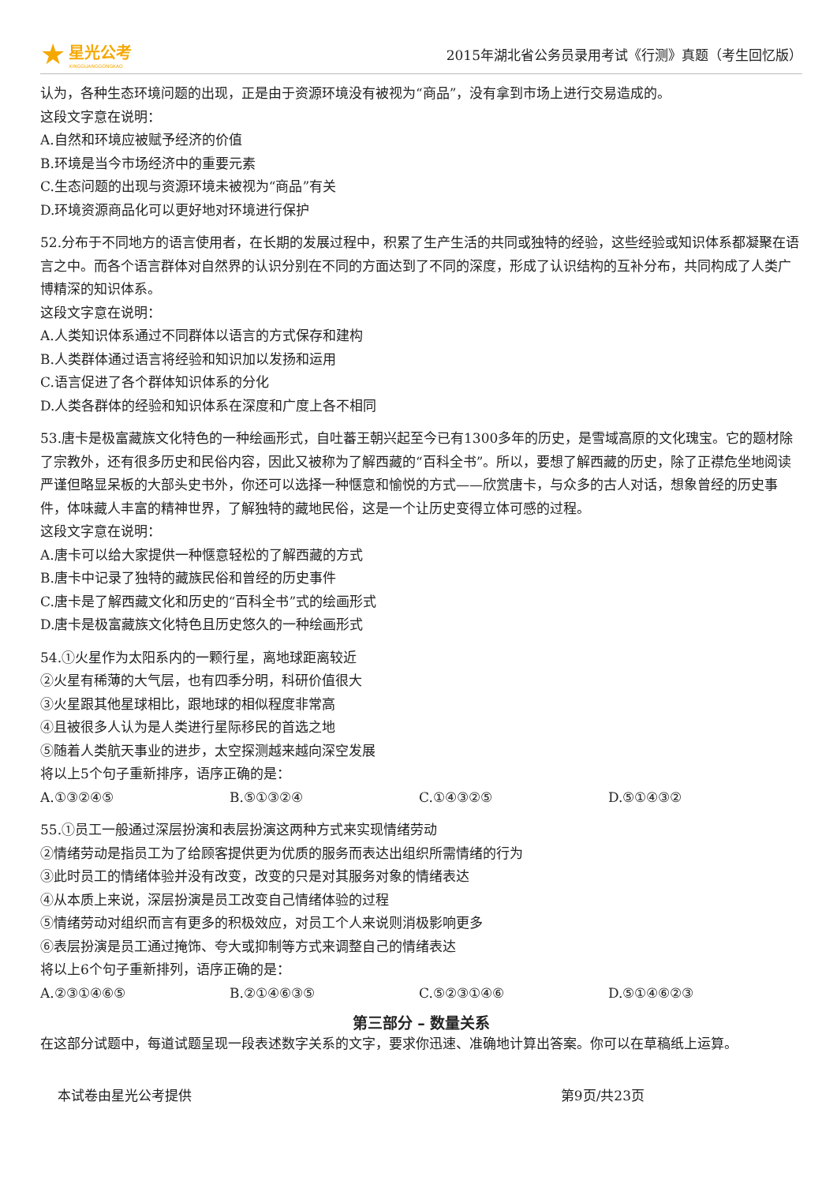★
星光公考
XINGGUANGGONGKAO
2015年湖北省公务员录用考试《行测》真题（考生回忆版）
认为，各种生态环境问题的出现，正是由于资源环境没有被视为“商品”，没有拿到市场上进行交易造成的。
这段文字意在说明：
A.自然和环境应被赋予经济的价值
B.环境是当今市场经济中的重要元素
C.生态问题的出现与资源环境未被视为“商品”有关
D.环境资源商品化可以更好地对环境进行保护
52.分布于不同地方的语言使用者，在长期的发展过程中，积累了生产生活的共同或独特的经验，这些经验或知识体系都凝聚在语言之中。而各个语言群体对自然界的认识分别在不同的方面达到了不同的深度，形成了认识结构的互补分布，共同构成了人类广博精深的知识体系。
这段文字意在说明：
A.人类知识体系通过不同群体以语言的方式保存和建构
B.人类群体通过语言将经验和知识加以发扬和运用
C.语言促进了各个群体知识体系的分化
D.人类各群体的经验和知识体系在深度和广度上各不相同
53.唐卡是极富藏族文化特色的一种绘画形式，自吐蕃王朝兴起至今已有1300多年的历史，是雪域高原的文化瑰宝。它的题材除了宗教外，还有很多历史和民俗内容，因此又被称为了解西藏的“百科全书”。所以，要想了解西藏的历史，除了正襟危坐地阅读严谨但略显呆板的大部头史书外，你还可以选择一种惬意和愉悦的方式——欣赏唐卡，与众多的古人对话，想象曾经的历史事件，体味藏人丰富的精神世界，了解独特的藏地民俗，这是一个让历史变得立体可感的过程。
这段文字意在说明：
A.唐卡可以给大家提供一种惬意轻松的了解西藏的方式
B.唐卡中记录了独特的藏族民俗和曾经的历史事件
C.唐卡是了解西藏文化和历史的“百科全书”式的绘画形式
D.唐卡是极富藏族文化特色且历史悠久的一种绘画形式
54.①火星作为太阳系内的一颗行星，离地球距离较近
②火星有稀薄的大气层，也有四季分明，科研价值很大
③火星跟其他星球相比，跟地球的相似程度非常高
④且被很多人认为是人类进行星际移民的首选之地
⑤随着人类航天事业的进步，太空探测越来越向深空发展
将以上5个句子重新排序，语序正确的是：
A.①③②④⑤ B.⑤①③②④ C.①④③②⑤ D.⑤①④③②
55.①员工一般通过深层扮演和表层扮演这两种方式来实现情绪劳动
②情绪劳动是指员工为了给顾客提供更为优质的服务而表达出组织所需情绪的行为
③此时员工的情绪体验并没有改变，改变的只是对其服务对象的情绪表达
④从本质上来说，深层扮演是员工改变自己情绪体验的过程
⑤情绪劳动对组织而言有更多的积极效应，对员工个人来说则消极影响更多
⑥表层扮演是员工通过掩饰、夸大或抑制等方式来调整自己的情绪表达
将以上6个句子重新排列，语序正确的是：
A.②③①④⑥⑤ B.②①④⑥③⑤ C.⑤②③①④⑥ D.⑤①④⑥②③
第三部分 – 数量关系
在这部分试题中，每道试题呈现一段表述数字关系的文字，要求你迅速、准确地计算出答案。你可以在草稿纸上运算。
本试卷由星光公考提供 第9页/共23页